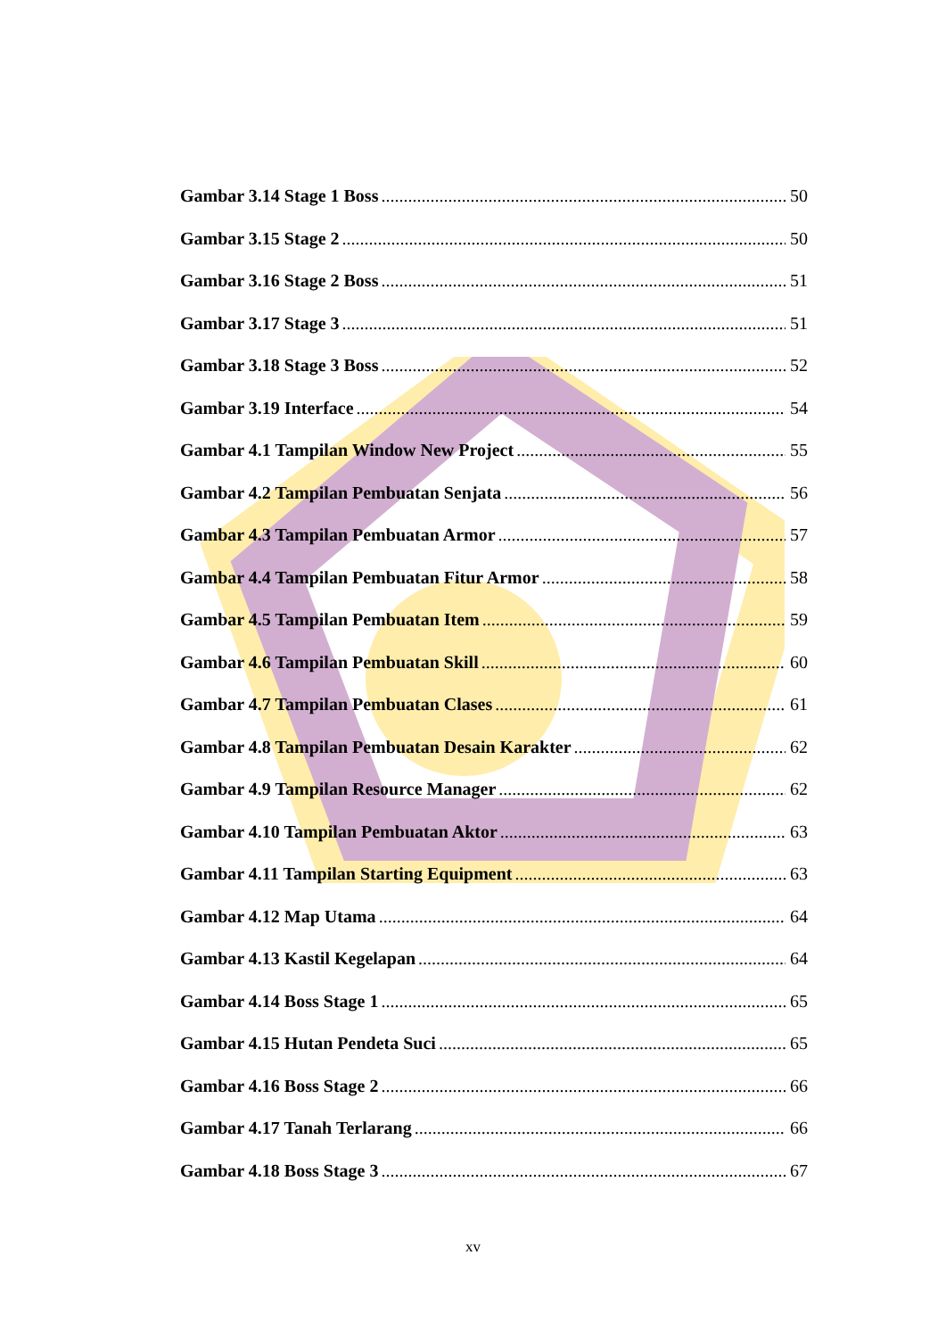Gambar 3.14 Stage 1 Boss 50
Gambar 3.15 Stage 2 50
Gambar 3.16 Stage 2 Boss 51
Gambar 3.17 Stage 3 51
Gambar 3.18 Stage 3 Boss 52
Gambar 3.19 Interface 54
Gambar 4.1 Tampilan Window New Project 55
Gambar 4.2 Tampilan Pembuatan Senjata 56
Gambar 4.3 Tampilan Pembuatan Armor 57
Gambar 4.4 Tampilan Pembuatan Fitur Armor 58
Gambar 4.5 Tampilan Pembuatan Item 59
Gambar 4.6 Tampilan Pembuatan Skill 60
Gambar 4.7 Tampilan Pembuatan Clases 61
Gambar 4.8 Tampilan Pembuatan Desain Karakter 62
Gambar 4.9 Tampilan Resource Manager 62
Gambar 4.10 Tampilan Pembuatan Aktor 63
Gambar 4.11 Tampilan Starting Equipment 63
Gambar 4.12 Map Utama 64
Gambar 4.13 Kastil Kegelapan 64
Gambar 4.14 Boss Stage 1 65
Gambar 4.15 Hutan Pendeta Suci 65
Gambar 4.16 Boss Stage 2 66
Gambar 4.17 Tanah Terlarang 66
Gambar 4.18 Boss Stage 3 67
xv